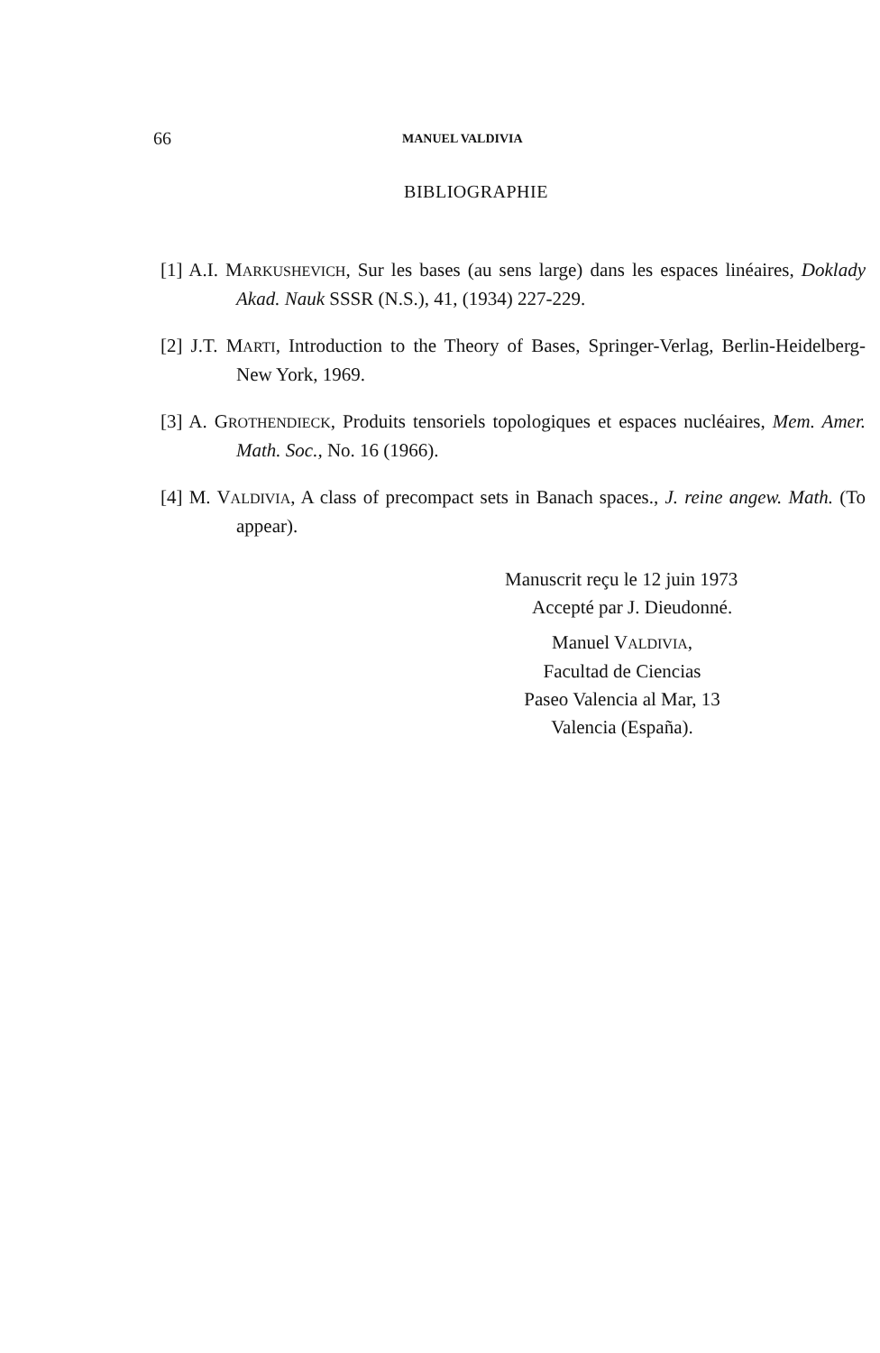66 MANUEL VALDIVIA
BIBLIOGRAPHIE
[1] A.I. MARKUSHEVICH, Sur les bases (au sens large) dans les espaces linéaires, Doklady Akad. Nauk SSSR (N.S.), 41, (1934) 227-229.
[2] J.T. MARTI, Introduction to the Theory of Bases, Springer-Verlag, Berlin-Heidelberg-New York, 1969.
[3] A. GROTHENDIECK, Produits tensoriels topologiques et espaces nucléaires, Mem. Amer. Math. Soc., No. 16 (1966).
[4] M. VALDIVIA, A class of precompact sets in Banach spaces., J. reine angew. Math. (To appear).
Manuscrit reçu le 12 juin 1973
Accepté par J. Dieudonné.
Manuel VALDIVIA,
Facultad de Ciencias
Paseo Valencia al Mar, 13
Valencia (España).